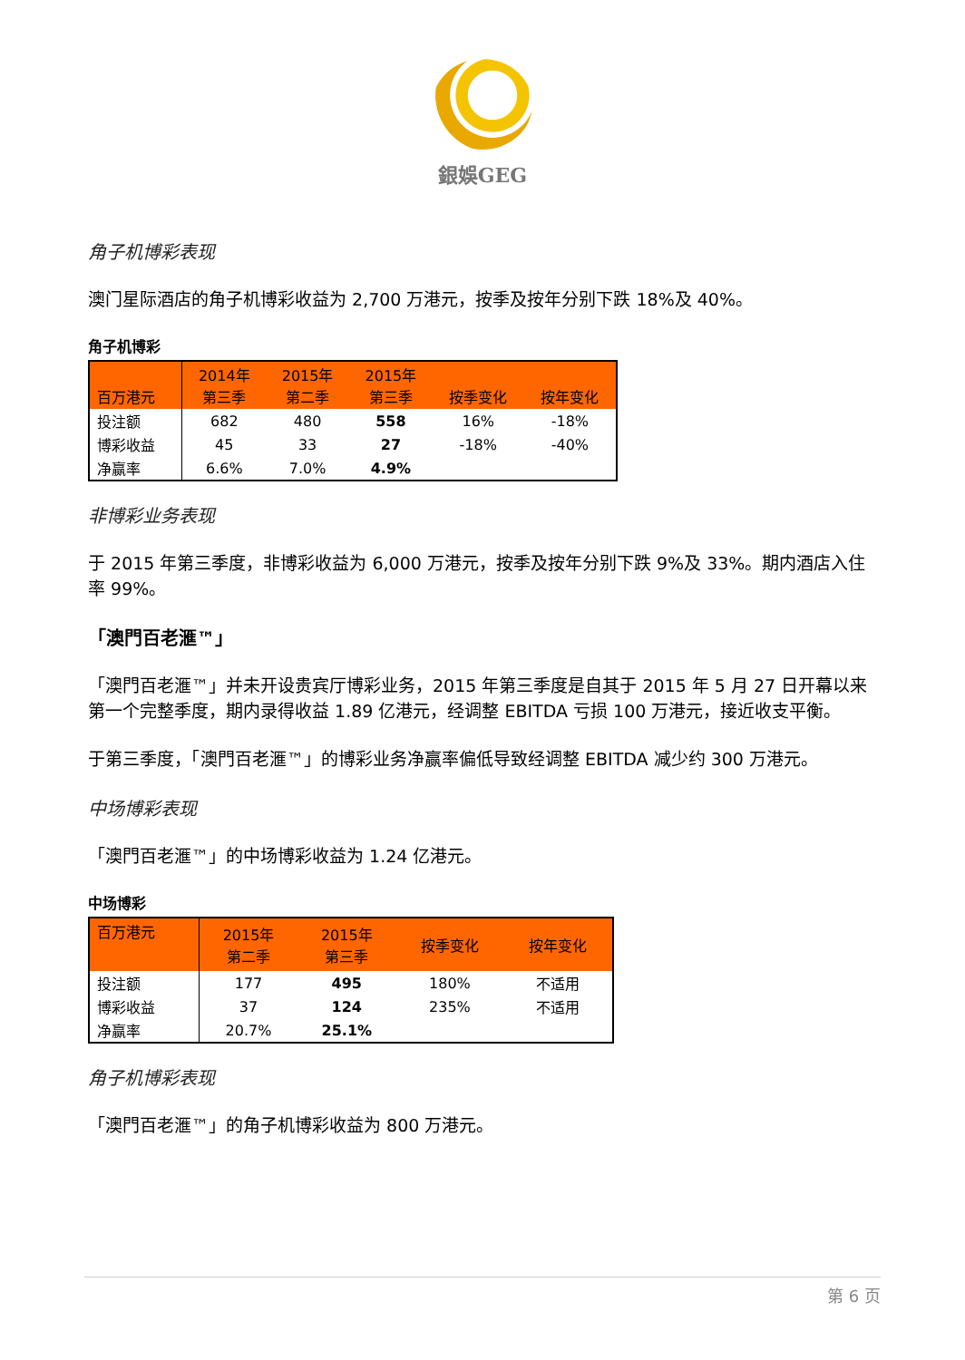銀娛GEG
角子机博彩表现
澳门星际酒店的角子机博彩收益为 2,700 万港元，按季及按年分别下跌 18%及 40%。
角子机博彩
| 百万港元 | 2014年 第三季 | 2015年 第二季 | 2015年 第三季 | 按季变化 | 按年变化 |
| --- | --- | --- | --- | --- | --- |
| 投注额 | 682 | 480 | 558 | 16% | -18% |
| 博彩收益 | 45 | 33 | 27 | -18% | -40% |
| 净赢率 | 6.6% | 7.0% | 4.9% | | |
非博彩业务表现
于 2015 年第三季度，非博彩收益为 6,000 万港元，按季及按年分别下跌 9%及 33%。期内酒店入住率 99%。
「澳門百老滙™」
「澳門百老滙™」并未开设贵宾厅博彩业务，2015 年第三季度是自其于 2015 年 5 月 27 日开幕以来第一个完整季度，期内录得收益 1.89 亿港元，经调整 EBITDA 亏损 100 万港元，接近收支平衡。
于第三季度，「澳門百老滙™」的博彩业务净赢率偏低导致经调整 EBITDA 减少约 300 万港元。
中场博彩表现
「澳門百老滙™」的中场博彩收益为 1.24 亿港元。
中场博彩
| 百万港元 | 2015年 第二季 | 2015年 第三季 | 按季变化 | 按年变化 |
| --- | --- | --- | --- | --- |
| 投注额 | 177 | 495 | 180% | 不适用 |
| 博彩收益 | 37 | 124 | 235% | 不适用 |
| 净赢率 | 20.7% | 25.1% | | |
角子机博彩表现
「澳門百老滙™」的角子机博彩收益为 800 万港元。
第 6 页